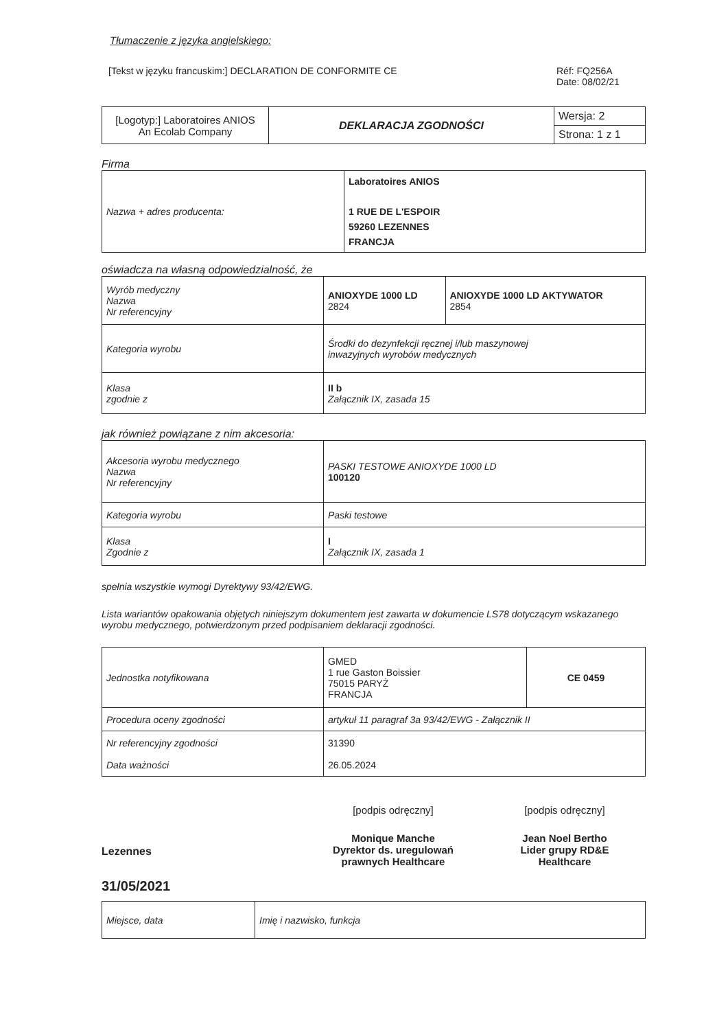Tłumaczenie z języka angielskiego:
[Tekst w języku francuskim:] DECLARATION DE CONFORMITE CE Réf: FQ256A
Date: 08/02/21
| [Logotyp:] Laboratoires ANIOS An Ecolab Company | DEKLARACJA ZGODNOŚCI | Wersja: 2 |
| | | Strona: 1 z 1 |
Firma
| Nazwa + adres producenta: | Laboratoires ANIOS 1 RUE DE L'ESPOIR 59260 LEZENNES FRANCJA |
oświadcza na własną odpowiedzialność, że
| Wyrób medyczny Nazwa Nr referencyjny | ANIOXYDE 1000 LD 2824 | ANIOXYDE 1000 LD AKTYWATOR 2854 |
| Kategoria wyrobu | Środki do dezynfekcji ręcznej i/lub maszynowej inwazyjnych wyrobów medycznych | |
| Klasa zgodnie z | II b Załącznik IX, zasada 15 | |
jak również powiązane z nim akcesoria:
| Akcesoria wyrobu medycznego Nazwa Nr referencyjny | PASKI TESTOWE ANIOXYDE 1000 LD 100120 |
| Kategoria wyrobu | Paski testowe |
| Klasa Zgodnie z | I Załącznik IX, zasada 1 |
spełnia wszystkie wymogi Dyrektywy 93/42/EWG.
Lista wariantów opakowania objętych niniejszym dokumentem jest zawarta w dokumencie LS78 dotyczącym wskazanego wyrobu medycznego, potwierdzonym przed podpisaniem deklaracji zgodności.
| Jednostka notyfikowana | GMED 1 rue Gaston Boissier 75015 PARYŻ FRANCJA | CE 0459 |
| Procedura oceny zgodności | artykuł 11 paragraf 3a 93/42/EWG - Załącznik II | |
| Nr referencyjny zgodności Data ważności | 31390 26.05.2024 | |
Lezennes
31/05/2021
[podpis odręczny]
Monique Manche
Dyrektor ds. uregulowań
prawnych Healthcare
[podpis odręczny]
Jean Noel Bertho
Lider grupy RD&E
Healthcare
| Miejsce, data | Imię i nazwisko, funkcja |